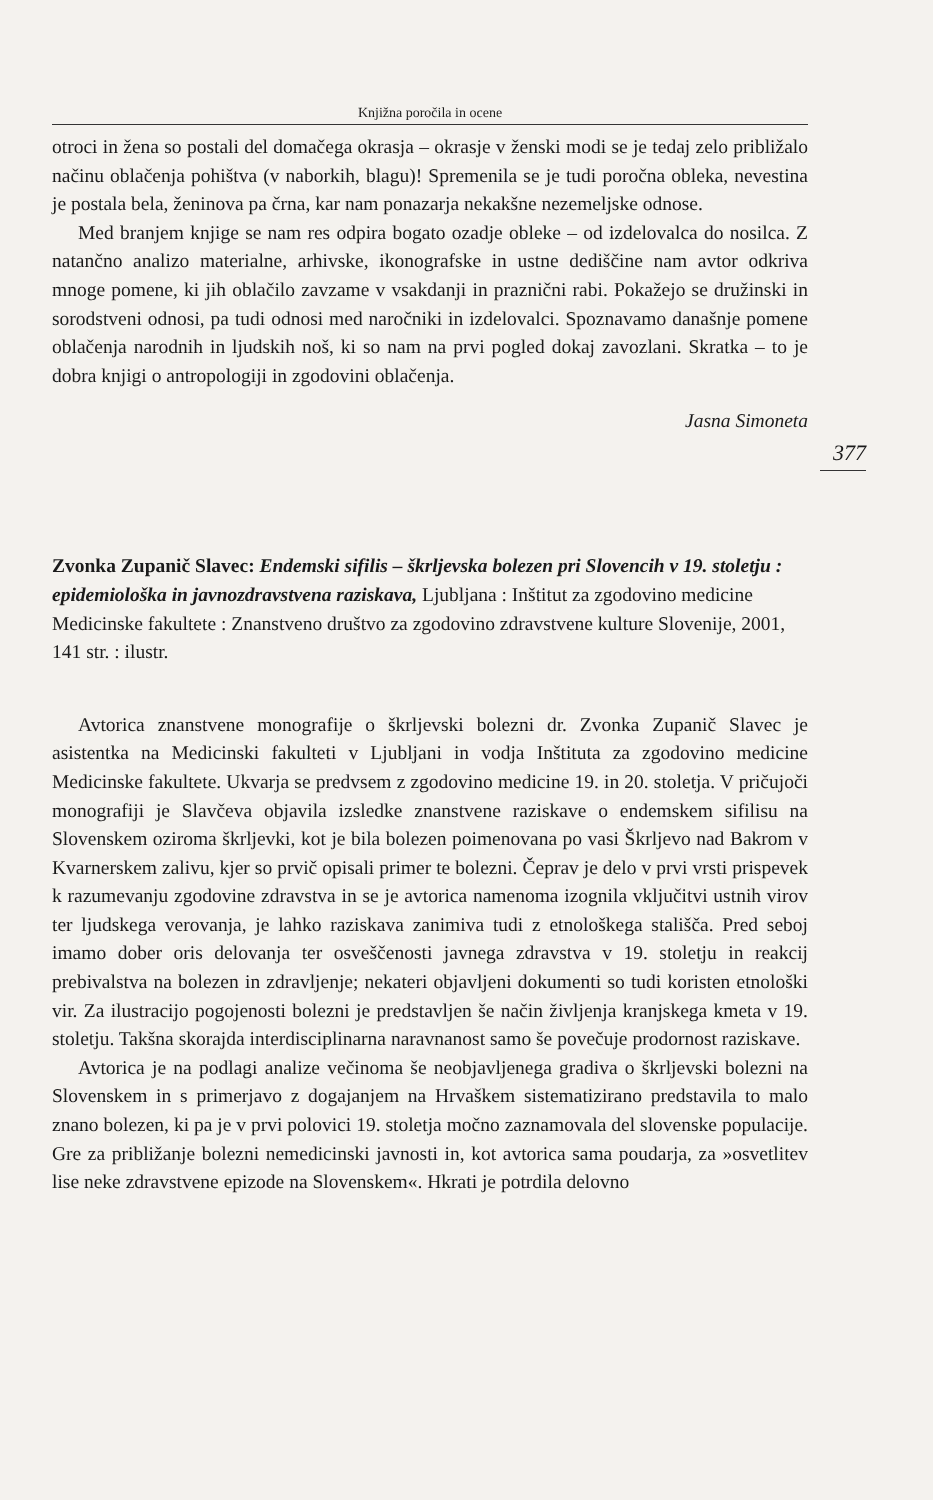Knjižna poročila in ocene
otroci in žena so postali del domačega okrasja – okrasje v ženski modi se je tedaj zelo približalo načinu oblačenja pohištva (v naborkih, blagu)! Spremenila se je tudi poročna obleka, nevestina je postala bela, ženinova pa črna, kar nam ponazarja nekakšne nezemeljske odnose.
Med branjem knjige se nam res odpira bogato ozadje obleke – od izdelovalca do nosilca. Z natančno analizo materialne, arhivske, ikonografske in ustne dediščine nam avtor odkriva mnoge pomene, ki jih oblačilo zavzame v vsakdanji in praznični rabi. Pokažejo se družinski in sorodstveni odnosi, pa tudi odnosi med naročniki in izdelovalci. Spoznavamo današnje pomene oblačenja narodnih in ljudskih noš, ki so nam na prvi pogled dokaj zavozlani. Skratka – to je dobra knjigi o antropologiji in zgodovini oblačenja.
Jasna Simoneta
Zvonka Zupanič Slavec: Endemski sifilis – škrljevska bolezen pri Slovencih v 19. stoletju : epidemiološka in javnozdravstvena raziskava, Ljubljana : Inštitut za zgodovino medicine Medicinske fakultete : Znanstveno društvo za zgodovino zdravstvene kulture Slovenije, 2001, 141 str. : ilustr.
Avtorica znanstvene monografije o škrljevski bolezni dr. Zvonka Zupanič Slavec je asistentka na Medicinski fakulteti v Ljubljani in vodja Inštituta za zgodovino medicine Medicinske fakultete. Ukvarja se predvsem z zgodovino medicine 19. in 20. stoletja. V pričujoči monografiji je Slavčeva objavila izsledke znanstvene raziskave o endemskem sifilisu na Slovenskem oziroma škrljevki, kot je bila bolezen poimenovana po vasi Škrljevo nad Bakrom v Kvarnerskem zalivu, kjer so prvič opisali primer te bolezni. Čeprav je delo v prvi vrsti prispevek k razumevanju zgodovine zdravstva in se je avtorica namenoma izognila vključitvi ustnih virov ter ljudskega verovanja, je lahko raziskava zanimiva tudi z etnološkega stališča. Pred seboj imamo dober oris delovanja ter osveščenosti javnega zdravstva v 19. stoletju in reakcij prebivalstva na bolezen in zdravljenje; nekateri objavljeni dokumenti so tudi koristen etnološki vir. Za ilustracijo pogojenosti bolezni je predstavljen še način življenja kranjskega kmeta v 19. stoletju. Takšna skorajda interdisciplinarna naravnanost samo še povečuje prodornost raziskave.
Avtorica je na podlagi analize večinoma še neobjavljenega gradiva o škrljevski bolezni na Slovenskem in s primerjavo z dogajanjem na Hrvaškem sistematizirano predstavila to malo znano bolezen, ki pa je v prvi polovici 19. stoletja močno zaznamovala del slovenske populacije. Gre za približanje bolezni nemedicinski javnosti in, kot avtorica sama poudarja, za »osvetlitev lise neke zdravstvene epizode na Slovenskem«. Hkrati je potrdila delovno
377